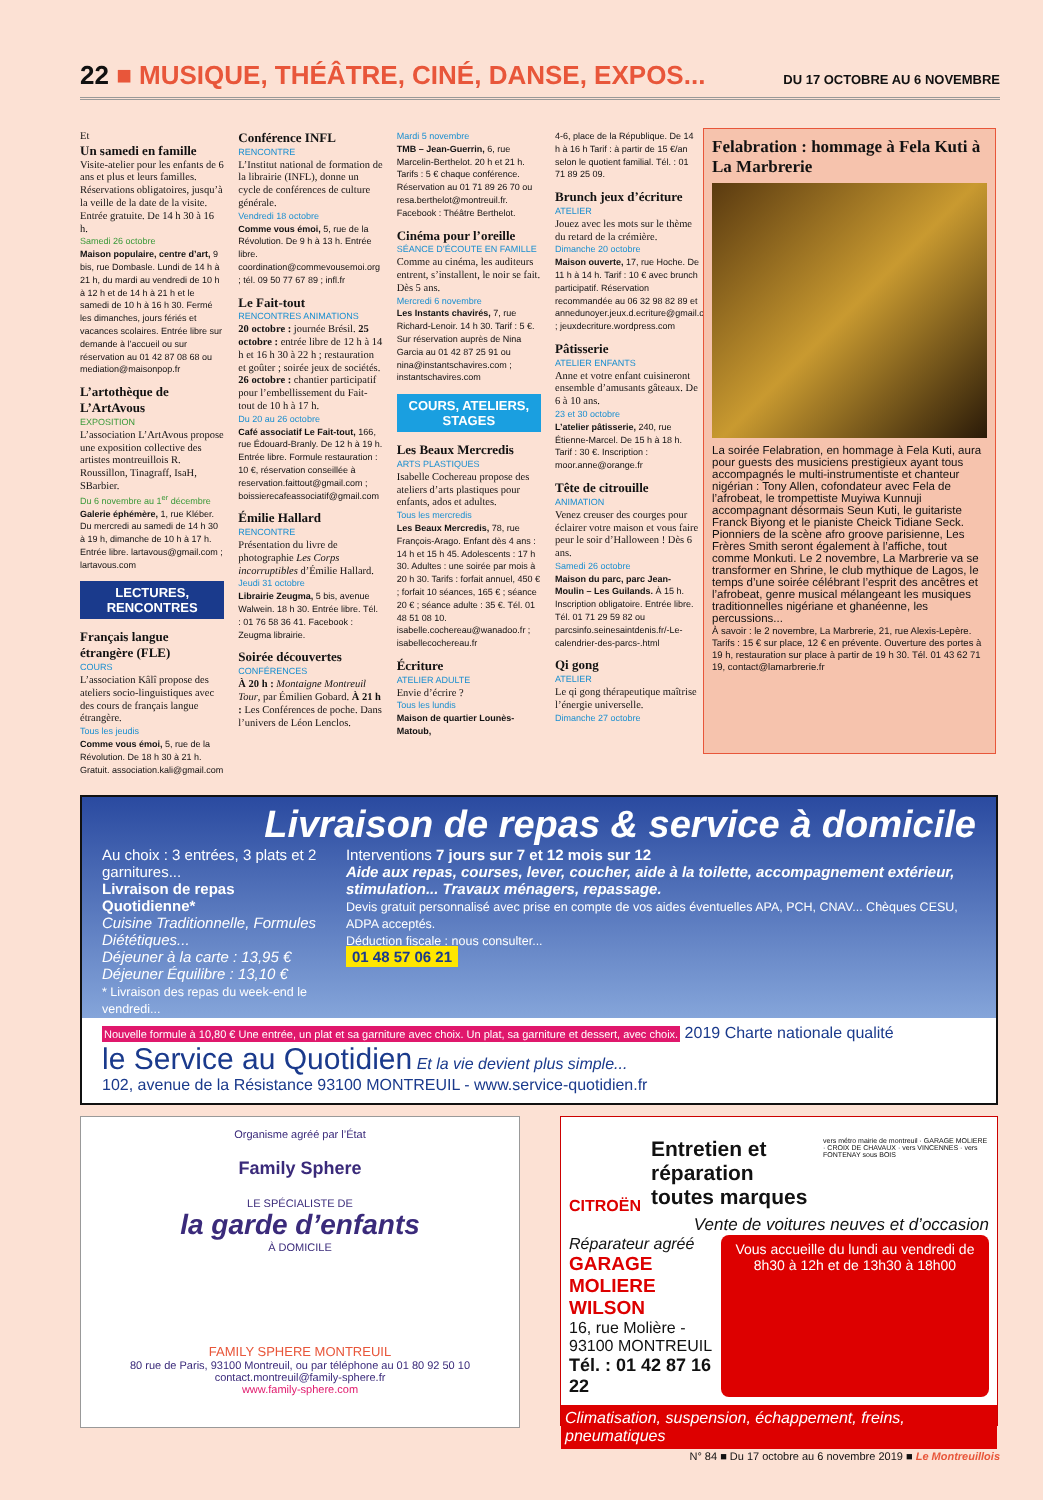22 ■ MUSIQUE, THÉÂTRE, CINÉ, DANSE, EXPOS...
DU 17 OCTOBRE AU 6 NOVEMBRE
Et
Un samedi en famille
Visite-atelier pour les enfants de 6 ans et plus et leurs familles. Réservations obligatoires, jusqu’à la veille de la date de la visite. Entrée gratuite. De 14 h 30 à 16 h.
Samedi 26 octobre
Maison populaire, centre d’art, 9 bis, rue Dombasle. Lundi de 14 h à 21 h, du mardi au vendredi de 10 h à 12 h et de 14 h à 21 h et le samedi de 10 h à 16 h 30. Fermé les dimanches, jours fériés et vacances scolaires. Entrée libre sur demande à l’accueil ou sur réservation au 01 42 87 08 68 ou mediation@maisonpop.fr
L’artothèque de L’ArtAvous
EXPOSITION
L’association L’ArtAvous propose une exposition collective des artistes montreuillois R. Roussillon, Tinagraff, IsaH, SBarbier.
Du 6 novembre au 1<sup>er</sup> décembre
Galerie éphémère, 1, rue Kléber. Du mercredi au samedi de 14 h 30 à 19 h, dimanche de 10 h à 17 h. Entrée libre. lartavous@gmail.com ; lartavous.com
LECTURES, RENCONTRES
Français langue étrangère (FLE)
COURS
L’association Kâlî propose des ateliers socio-linguistiques avec des cours de français langue étrangère.
Tous les jeudis
Comme vous émoi, 5, rue de la Révolution. De 18 h 30 à 21 h. Gratuit. association.kali@gmail.com
Conférence INFL
RENCONTRE
L’Institut national de formation de la librairie (INFL), donne un cycle de conférences de culture générale.
Vendredi 18 octobre
Comme vous émoi, 5, rue de la Révolution. De 9 h à 13 h. Entrée libre. coordination@commevousemoi.org ; tél. 09 50 77 67 89 ; infl.fr
Le Fait-tout
RENCONTRES ANIMATIONS
20 octobre : journée Brésil. 25 octobre : entrée libre de 12 h à 14 h et 16 h 30 à 22 h ; restauration et goûter ; soirée jeux de sociétés. 26 octobre : chantier participatif pour l’embellissement du Fait-tout de 10 h à 17 h.
Du 20 au 26 octobre
Café associatif Le Fait-tout, 166, rue Édouard-Branly. De 12 h à 19 h. Entrée libre. Formule restauration : 10 €, réservation conseillée à reservation.faittout@gmail.com ; boissierecafeassociatif@gmail.com
Émilie Hallard
RENCONTRE
Présentation du livre de photographie Les Corps incorruptibles d’Émilie Hallard.
Jeudi 31 octobre
Librairie Zeugma, 5 bis, avenue Walwein. 18 h 30. Entrée libre. Tél. : 01 76 58 36 41. Facebook : Zeugma librairie.
Soirée découvertes
CONFÉRENCES
À 20 h : Montaigne Montreuil Tour, par Émilien Gobard. À 21 h : Les Conférences de poche. Dans l’univers de Léon Lenclos.
Mardi 5 novembre
TMB – Jean-Guerrin, 6, rue Marcelin-Berthelot. 20 h et 21 h. Tarifs : 5 € chaque conférence. Réservation au 01 71 89 26 70 ou resa.berthelot@montreuil.fr. Facebook : Théâtre Berthelot.
Cinéma pour l’oreille
SÉANCE D’ÉCOUTE EN FAMILLE
Comme au cinéma, les auditeurs entrent, s’installent, le noir se fait. Dès 5 ans.
Mercredi 6 novembre
Les Instants chavirés, 7, rue Richard-Lenoir. 14 h 30. Tarif : 5 €. Sur réservation auprès de Nina Garcia au 01 42 87 25 91 ou nina@instantschavires.com ; instantschavires.com
COURS, ATELIERS, STAGES
Les Beaux Mercredis
ARTS PLASTIQUES
Isabelle Cochereau propose des ateliers d’arts plastiques pour enfants, ados et adultes.
Tous les mercredis
Les Beaux Mercredis, 78, rue François-Arago. Enfant dès 4 ans : 14 h et 15 h 45. Adolescents : 17 h 30. Adultes : une soirée par mois à 20 h 30. Tarifs : forfait annuel, 450 € ; forfait 10 séances, 165 € ; séance 20 € ; séance adulte : 35 €. Tél. 01 48 51 08 10. isabelle.cochereau@wanadoo.fr ; isabellecochereau.fr
Écriture
ATELIER ADULTE
Envie d’écrire ?
Tous les lundis
Maison de quartier Lounès-Matoub,
4-6, place de la République. De 14 h à 16 h Tarif : à partir de 15 €/an selon le quotient familial. Tél. : 01 71 89 25 09.
Brunch jeux d’écriture
ATELIER
Jouez avec les mots sur le thème du retard de la crémière.
Dimanche 20 octobre
Maison ouverte, 17, rue Hoche. De 11 h à 14 h. Tarif : 10 € avec brunch participatif. Réservation recommandée au 06 32 98 82 89 et annedunoyer.jeux.d.ecriture@gmail.com ; jeuxdecriture.wordpress.com
Pâtisserie
ATELIER ENFANTS
Anne et votre enfant cuisineront ensemble d’amusants gâteaux. De 6 à 10 ans.
23 et 30 octobre
L’atelier pâtisserie, 240, rue Étienne-Marcel. De 15 h à 18 h. Tarif : 30 €. Inscription : moor.anne@orange.fr
Tête de citrouille
ANIMATION
Venez creuser des courges pour éclairer votre maison et vous faire peur le soir d’Halloween ! Dès 6 ans.
Samedi 26 octobre
Maison du parc, parc Jean-Moulin – Les Guilands. À 15 h. Inscription obligatoire. Entrée libre. Tél. 01 71 29 59 82 ou parcsinfo.seinesaintdenis.fr/-Le-calendrier-des-parcs-.html
Qi gong
ATELIER
Le qi gong thérapeutique maîtrise l’énergie universelle.
Dimanche 27 octobre
Felabration : hommage à Fela Kuti à La Marbrerie
La soirée Felabration, en hommage à Fela Kuti, aura pour guests des musiciens prestigieux ayant tous accompagnés le multi-instrumentiste et chanteur nigérian : Tony Allen, cofondateur avec Fela de l’afrobeat, le trompettiste Muyiwa Kunnuji accompagnant désormais Seun Kuti, le guitariste Franck Biyong et le pianiste Cheick Tidiane Seck. Pionniers de la scène afro groove parisienne, Les Frères Smith seront également à l’affiche, tout comme Monkuti. Le 2 novembre, La Marbrerie va se transformer en Shrine, le club mythique de Lagos, le temps d’une soirée célébrant l’esprit des ancêtres et l’afrobeat, genre musical mélangeant les musiques traditionnelles nigériane et ghanéenne, les percussions...
À savoir : le 2 novembre, La Marbrerie, 21, rue Alexis-Lepère. Tarifs : 15 € sur place, 12 € en prévente. Ouverture des portes à 19 h, restauration sur place à partir de 19 h 30. Tél. 01 43 62 71 19, contact@lamarbrerie.fr
Livraison de repas & service à domicile
Au choix : 3 entrées, 3 plats et 2 garnitures...
Livraison de repas Quotidienne*
Cuisine Traditionnelle, Formules Diététiques...
Déjeuner à la carte : 13,95 €
Déjeuner Équilibre : 13,10 €
* Livraison des repas du week-end le vendredi...
Interventions 7 jours sur 7 et 12 mois sur 12
Aide aux repas, courses, lever, coucher, aide à la toilette, accompagnement extérieur, stimulation... Travaux ménagers, repassage.
Devis gratuit personnalisé avec prise en compte de vos aides éventuelles APA, PCH, CNAV... Chèques CESU, ADPA acceptés.
Déduction fiscale : nous consulter...
01 48 57 06 21
Nouvelle formule à 10,80 € Une entrée, un plat et sa garniture avec choix. Un plat, sa garniture et dessert, avec choix. 2019 Charte nationale qualité
le Service au Quotidien Et la vie devient plus simple...
102, avenue de la Résistance 93100 MONTREUIL - www.service-quotidien.fr
Organisme agréé par l’État
Family Sphere
LE SPÉCIALISTE DE
la garde d’enfants
À DOMICILE
FAMILY SPHERE MONTREUIL
80 rue de Paris, 93100 Montreuil, ou par téléphone au 01 80 92 50 10
contact.montreuil@family-sphere.fr
www.family-sphere.com
CITROËN Entretien et réparation toutes marques vers métro mairie de montreuil · GARAGE MOLIERE · CROIX DE CHAVAUX · vers VINCENNES · vers FONTENAY sous BOIS
Vente de voitures neuves et d’occasion
Réparateur agréé
GARAGE MOLIERE WILSON
16, rue Molière - 93100 MONTREUIL
Tél. : 01 42 87 16 22
Vous accueille du lundi au vendredi de 8h30 à 12h et de 13h30 à 18h00
Climatisation, suspension, échappement, freins, pneumatiques
N° 84 ■ Du 17 octobre au 6 novembre 2019 ■ Le Montreuillois